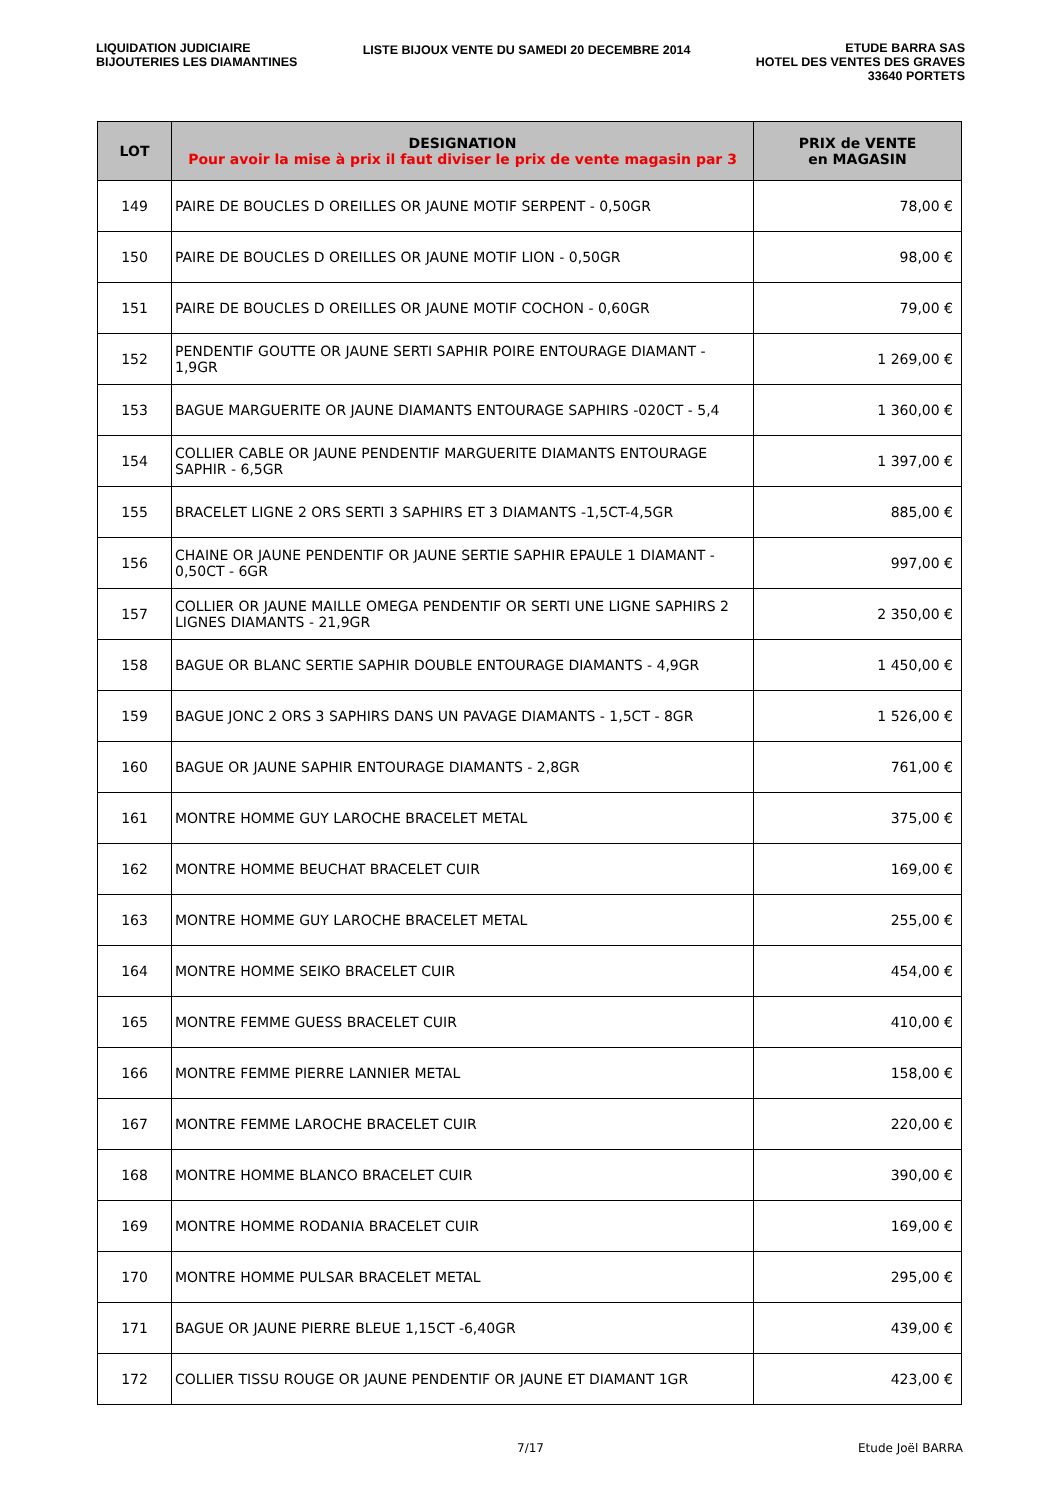LIQUIDATION JUDICIAIRE
BIJOUTERIES LES DIAMANTINES
LISTE BIJOUX VENTE DU SAMEDI 20 DECEMBRE 2014
ETUDE BARRA SAS
HOTEL DES VENTES DES GRAVES
33640 PORTETS
| LOT | DESIGNATION Pour avoir la mise à prix il faut diviser le prix de vente magasin par 3 | PRIX de VENTE en MAGASIN |
| --- | --- | --- |
| 149 | PAIRE DE BOUCLES D OREILLES OR JAUNE MOTIF SERPENT - 0,50GR | 78,00 € |
| 150 | PAIRE DE BOUCLES D OREILLES OR JAUNE MOTIF LION - 0,50GR | 98,00 € |
| 151 | PAIRE DE BOUCLES D OREILLES OR JAUNE MOTIF COCHON - 0,60GR | 79,00 € |
| 152 | PENDENTIF GOUTTE OR JAUNE SERTI SAPHIR POIRE ENTOURAGE DIAMANT - 1,9GR | 1 269,00 € |
| 153 | BAGUE MARGUERITE OR JAUNE DIAMANTS ENTOURAGE SAPHIRS -020CT - 5,4 | 1 360,00 € |
| 154 | COLLIER CABLE OR JAUNE PENDENTIF MARGUERITE DIAMANTS ENTOURAGE SAPHIR - 6,5GR | 1 397,00 € |
| 155 | BRACELET LIGNE 2 ORS SERTI 3 SAPHIRS ET 3 DIAMANTS -1,5CT-4,5GR | 885,00 € |
| 156 | CHAINE OR JAUNE PENDENTIF OR JAUNE SERTIE SAPHIR EPAULE 1 DIAMANT - 0,50CT - 6GR | 997,00 € |
| 157 | COLLIER OR JAUNE MAILLE OMEGA PENDENTIF OR SERTI UNE LIGNE SAPHIRS 2 LIGNES DIAMANTS - 21,9GR | 2 350,00 € |
| 158 | BAGUE OR BLANC SERTIE SAPHIR DOUBLE ENTOURAGE DIAMANTS - 4,9GR | 1 450,00 € |
| 159 | BAGUE JONC 2 ORS 3 SAPHIRS DANS UN PAVAGE DIAMANTS - 1,5CT - 8GR | 1 526,00 € |
| 160 | BAGUE OR JAUNE SAPHIR ENTOURAGE DIAMANTS - 2,8GR | 761,00 € |
| 161 | MONTRE HOMME GUY LAROCHE BRACELET METAL | 375,00 € |
| 162 | MONTRE HOMME BEUCHAT BRACELET CUIR | 169,00 € |
| 163 | MONTRE HOMME GUY LAROCHE BRACELET METAL | 255,00 € |
| 164 | MONTRE HOMME SEIKO BRACELET CUIR | 454,00 € |
| 165 | MONTRE FEMME GUESS BRACELET CUIR | 410,00 € |
| 166 | MONTRE FEMME PIERRE LANNIER METAL | 158,00 € |
| 167 | MONTRE FEMME LAROCHE BRACELET CUIR | 220,00 € |
| 168 | MONTRE HOMME BLANCO BRACELET CUIR | 390,00 € |
| 169 | MONTRE HOMME RODANIA BRACELET CUIR | 169,00 € |
| 170 | MONTRE HOMME PULSAR BRACELET METAL | 295,00 € |
| 171 | BAGUE OR JAUNE PIERRE BLEUE 1,15CT -6,40GR | 439,00 € |
| 172 | COLLIER TISSU ROUGE OR JAUNE PENDENTIF OR JAUNE ET DIAMANT 1GR | 423,00 € |
7/17 Etude Joël BARRA